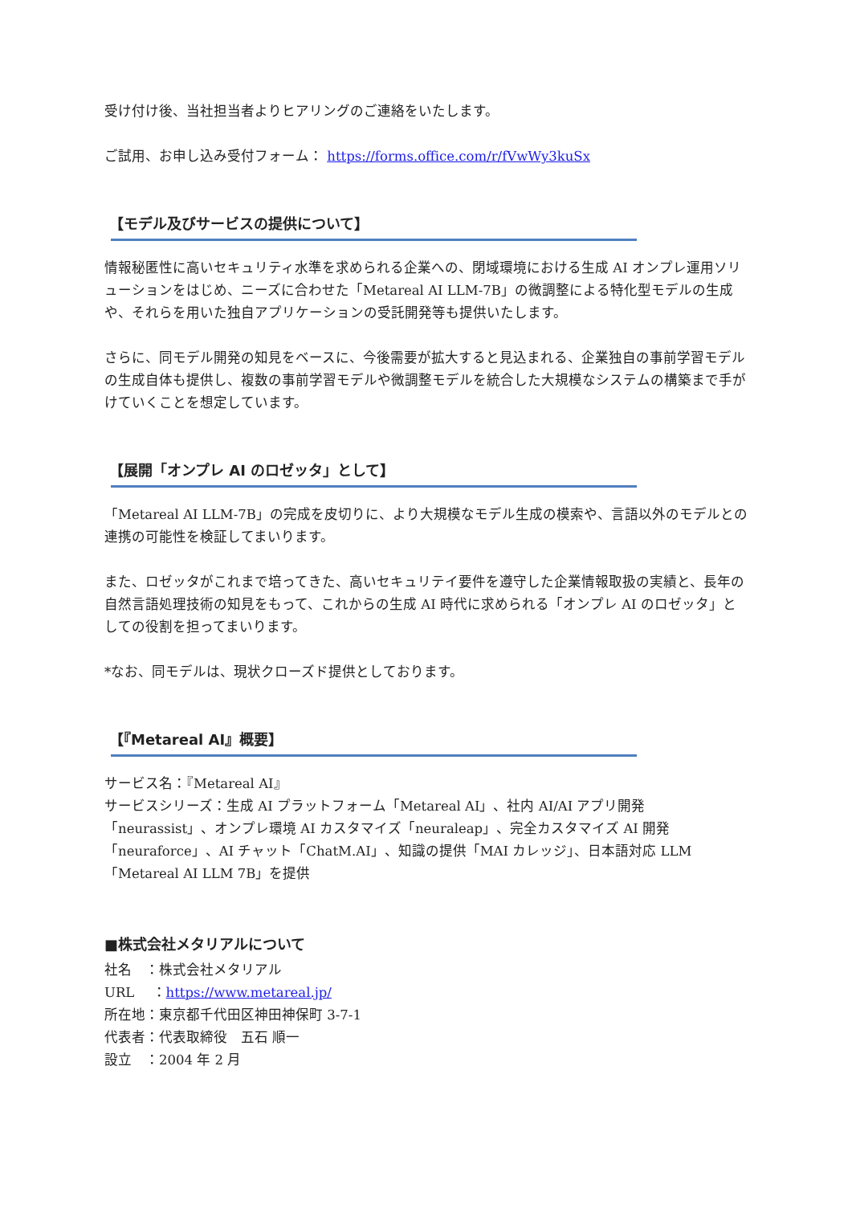受け付け後、当社担当者よりヒアリングのご連絡をいたします。
ご試用、お申し込み受付フォーム： https://forms.office.com/r/fVwWy3kuSx
【モデル及びサービスの提供について】
情報秘匿性に高いセキュリティ水準を求められる企業への、閉域環境における生成 AI オンプレ運用ソリューションをはじめ、ニーズに合わせた「Metareal AI LLM-7B」の微調整による特化型モデルの生成や、それらを用いた独自アプリケーションの受託開発等も提供いたします。
さらに、同モデル開発の知見をベースに、今後需要が拡大すると見込まれる、企業独自の事前学習モデルの生成自体も提供し、複数の事前学習モデルや微調整モデルを統合した大規模なシステムの構築まで手がけていくことを想定しています。
【展開「オンプレ AI のロゼッタ」として】
「Metareal AI LLM-7B」の完成を皮切りに、より大規模なモデル生成の模索や、言語以外のモデルとの連携の可能性を検証してまいります。
また、ロゼッタがこれまで培ってきた、高いセキュリテイ要件を遵守した企業情報取扱の実績と、長年の自然言語処理技術の知見をもって、これからの生成 AI 時代に求められる「オンプレ AI のロゼッタ」としての役割を担ってまいります。
*なお、同モデルは、現状クローズド提供としております。
【『Metareal AI』概要】
サービス名：『Metareal AI』
サービスシリーズ：生成 AI プラットフォーム「Metareal AI」、社内 AI/AI アプリ開発「neurassist」、オンプレ環境 AI カスタマイズ「neuraleap」、完全カスタマイズ AI 開発「neuraforce」、AI チャット「ChatM.AI」、知識の提供「MAI カレッジ」、日本語対応 LLM「Metareal AI LLM 7B」を提供
■株式会社メタリアルについて
社名　：株式会社メタリアル
URL　 ：https://www.metareal.jp/
所在地：東京都千代田区神田神保町 3-7-1
代表者：代表取締役　五石 順一
設立　：2004 年 2 月